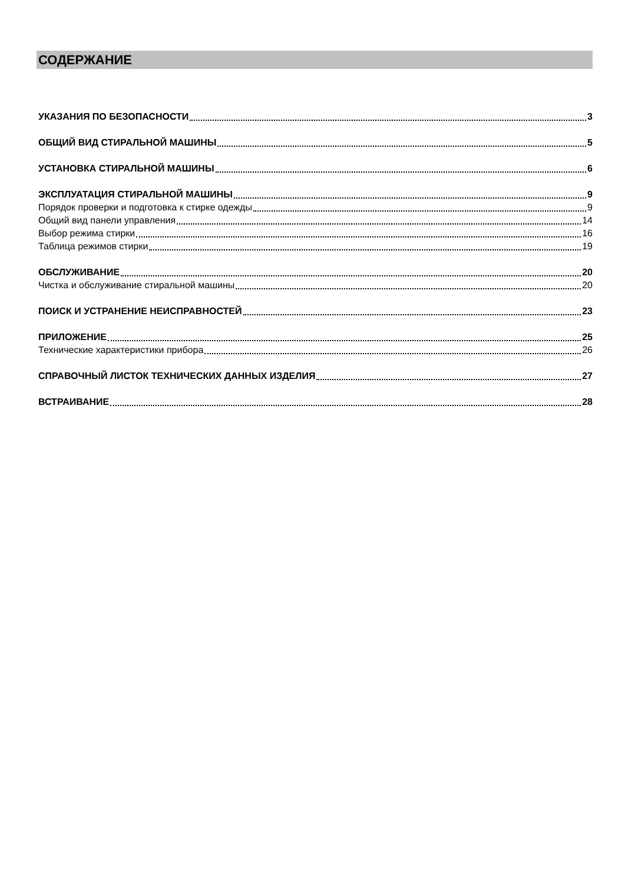СОДЕРЖАНИЕ
УКАЗАНИЯ ПО БЕЗОПАСНОСТИ 3
ОБЩИЙ ВИД СТИРАЛЬНОЙ МАШИНЫ 5
УСТАНОВКА СТИРАЛЬНОЙ МАШИНЫ 6
ЭКСПЛУАТАЦИЯ СТИРАЛЬНОЙ МАШИНЫ 9
Порядок проверки и подготовка к стирке одежды 9
Общий вид панели управления 14
Выбор режима стирки 16
Таблица режимов стирки 19
ОБСЛУЖИВАНИЕ 20
Чистка и обслуживание стиральной машины 20
ПОИСК И УСТРАНЕНИЕ НЕИСПРАВНОСТЕЙ 23
ПРИЛОЖЕНИЕ 25
Технические характеристики прибора 26
СПРАВОЧНЫЙ ЛИСТОК ТЕХНИЧЕСКИХ ДАННЫХ ИЗДЕЛИЯ 27
ВСТРАИВАНИЕ 28